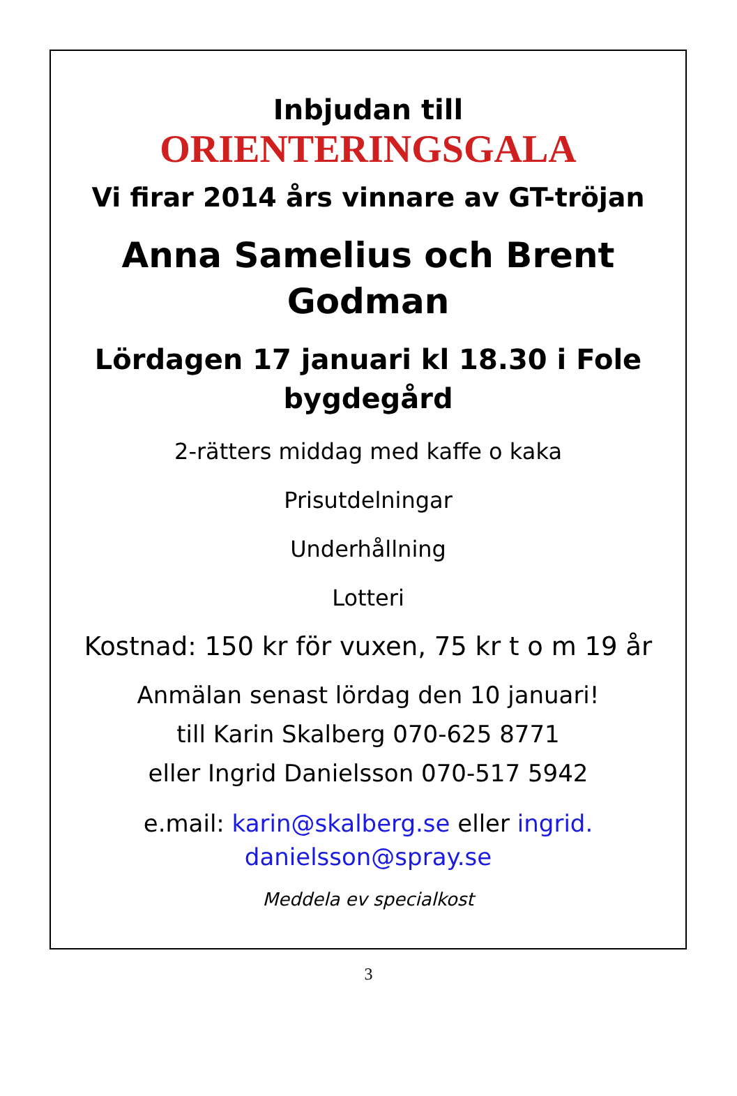Inbjudan till
ORIENTERINGSGALA
Vi firar 2014 års vinnare av GT-tröjan
Anna Samelius och Brent
Godman
Lördagen 17 januari kl 18.30 i Fole
bygdegård
2-rätters middag med kaffe o kaka
Prisutdelningar
Underhållning
Lotteri
Kostnad: 150 kr för vuxen, 75 kr t o m 19 år
Anmälan senast lördag den 10 januari!
till Karin Skalberg 070-625 8771
eller Ingrid Danielsson 070-517 5942
e.mail: karin@skalberg.se eller ingrid.
danielsson@spray.se
Meddela ev specialkost
3